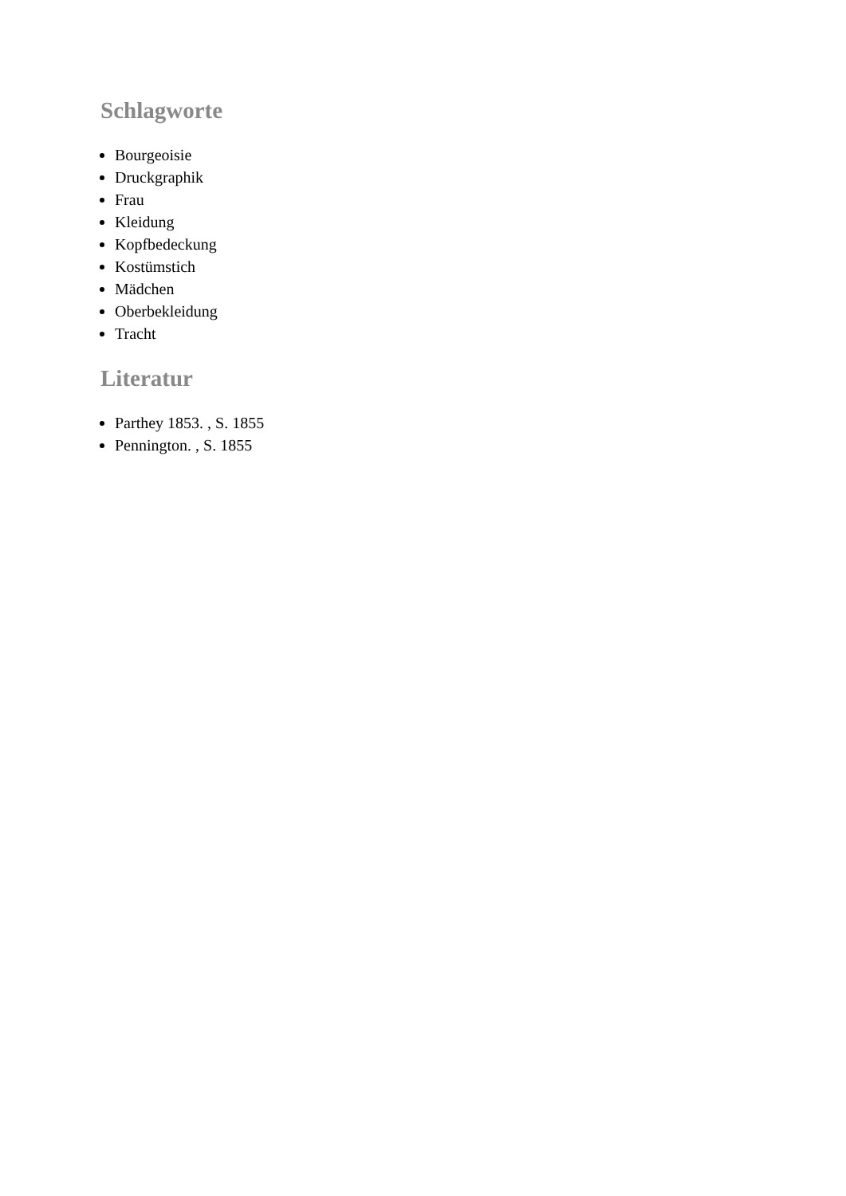Schlagworte
Bourgeoisie
Druckgraphik
Frau
Kleidung
Kopfbedeckung
Kostümstich
Mädchen
Oberbekleidung
Tracht
Literatur
Parthey 1853. , S. 1855
Pennington. , S. 1855